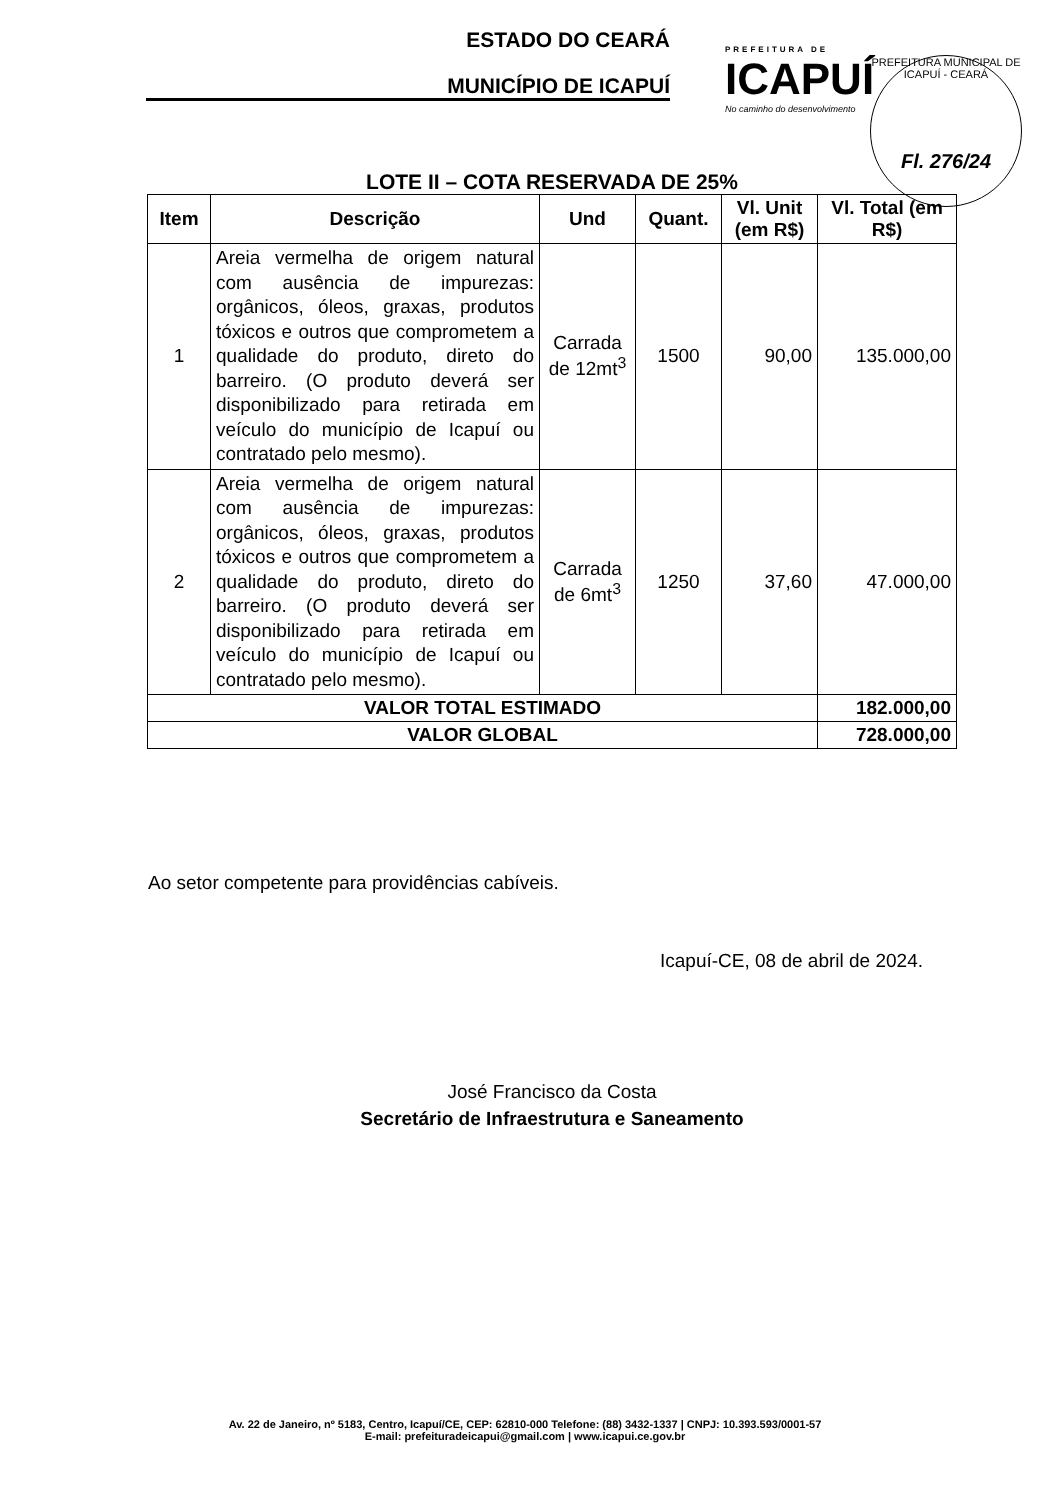ESTADO DO CEARÁ
MUNICÍPIO DE ICAPUÍ
PREFEITURA DE
ICAPUÍ
No caminho do desenvolvimento
PREFEITURA MUNICIPAL DE ICAPUÍ - CEARÁ
Fl. 276/24
LOTE II – COTA RESERVADA DE 25%
| Item | Descrição | Und | Quant. | Vl. Unit (em R$) | Vl. Total (em R$) |
| --- | --- | --- | --- | --- | --- |
| 1 | Areia vermelha de origem natural com ausência de impurezas: orgânicos, óleos, graxas, produtos tóxicos e outros que comprometem a qualidade do produto, direto do barreiro. (O produto deverá ser disponibilizado para retirada em veículo do município de Icapuí ou contratado pelo mesmo). | Carrada de 12mt<sup>3</sup> | 1500 | 90,00 | 135.000,00 |
| 2 | Areia vermelha de origem natural com ausência de impurezas: orgânicos, óleos, graxas, produtos tóxicos e outros que comprometem a qualidade do produto, direto do barreiro. (O produto deverá ser disponibilizado para retirada em veículo do município de Icapuí ou contratado pelo mesmo). | Carrada de 6mt<sup>3</sup> | 1250 | 37,60 | 47.000,00 |
| VALOR TOTAL ESTIMADO | | | | | 182.000,00 |
| VALOR GLOBAL | | | | | 728.000,00 |
Ao setor competente para providências cabíveis.
Icapuí-CE, 08 de abril de 2024.
José Francisco da Costa
Secretário de Infraestrutura e Saneamento
Av. 22 de Janeiro, nº 5183, Centro, Icapuí/CE, CEP: 62810-000 Telefone: (88) 3432-1337 | CNPJ: 10.393.593/0001-57
E-mail: prefeituradeicapui@gmail.com | www.icapui.ce.gov.br